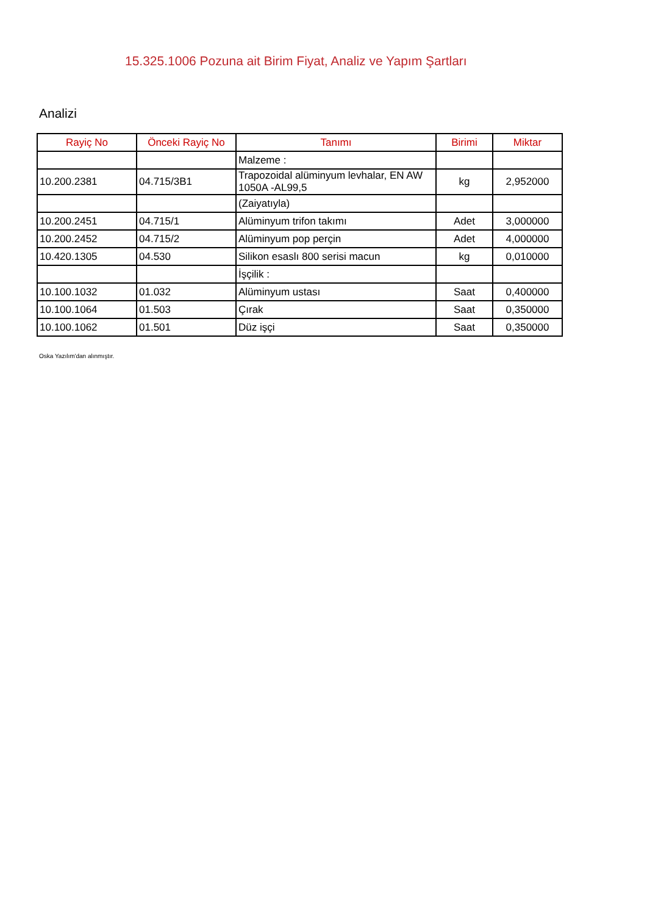15.325.1006 Pozuna ait Birim Fiyat, Analiz ve Yapım Şartları
Analizi
| Rayiç No | Önceki Rayiç No | Tanımı | Birimi | Miktar |
| --- | --- | --- | --- | --- |
| | | Malzeme : | | |
| 10.200.2381 | 04.715/3B1 | Trapozoidal alüminyum levhalar, EN AW 1050A -AL99,5 | kg | 2,952000 |
| | | (Zaiyatıyla) | | |
| 10.200.2451 | 04.715/1 | Alüminyum trifon takımı | Adet | 3,000000 |
| 10.200.2452 | 04.715/2 | Alüminyum pop perçin | Adet | 4,000000 |
| 10.420.1305 | 04.530 | Silikon esaslı 800 serisi macun | kg | 0,010000 |
| | | İşçilik : | | |
| 10.100.1032 | 01.032 | Alüminyum ustası | Saat | 0,400000 |
| 10.100.1064 | 01.503 | Çırak | Saat | 0,350000 |
| 10.100.1062 | 01.501 | Düz işçi | Saat | 0,350000 |
Oska Yazılım'dan alınmıştır.